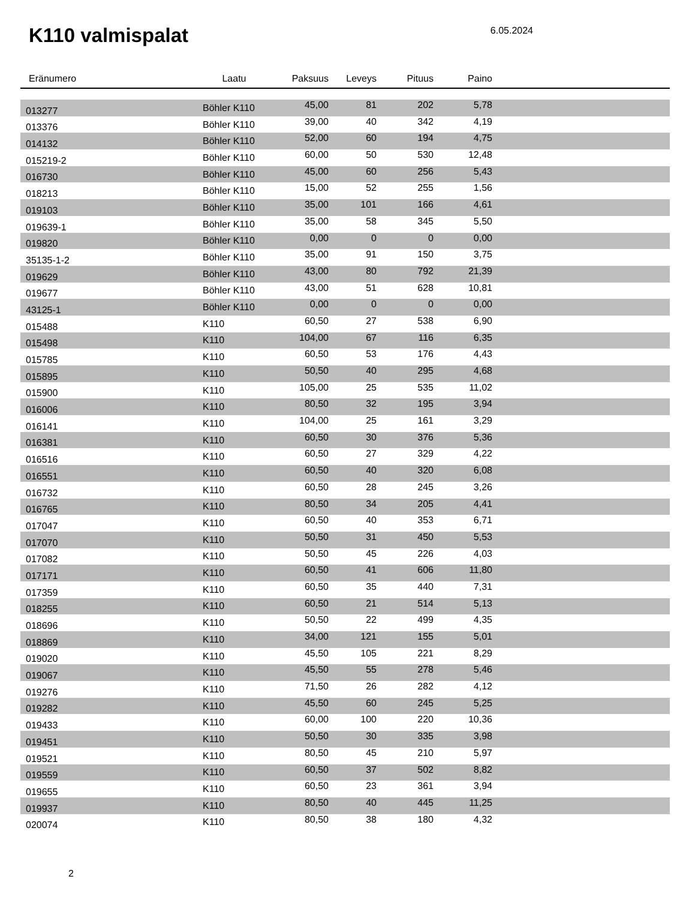K110 valmispalat
6.05.2024
| Eränumero | Laatu | Paksuus | Leveys | Pituus | Paino | |
| --- | --- | --- | --- | --- | --- | --- |
| 013277 | Böhler K110 | 45,00 | 81 | 202 | 5,78 | |
| 013376 | Böhler K110 | 39,00 | 40 | 342 | 4,19 | |
| 014132 | Böhler K110 | 52,00 | 60 | 194 | 4,75 | |
| 015219-2 | Böhler K110 | 60,00 | 50 | 530 | 12,48 | |
| 016730 | Böhler K110 | 45,00 | 60 | 256 | 5,43 | |
| 018213 | Böhler K110 | 15,00 | 52 | 255 | 1,56 | |
| 019103 | Böhler K110 | 35,00 | 101 | 166 | 4,61 | |
| 019639-1 | Böhler K110 | 35,00 | 58 | 345 | 5,50 | |
| 019820 | Böhler K110 | 0,00 | 0 | 0 | 0,00 | |
| 35135-1-2 | Böhler K110 | 35,00 | 91 | 150 | 3,75 | |
| 019629 | Böhler K110 | 43,00 | 80 | 792 | 21,39 | |
| 019677 | Böhler K110 | 43,00 | 51 | 628 | 10,81 | |
| 43125-1 | Böhler K110 | 0,00 | 0 | 0 | 0,00 | |
| 015488 | K110 | 60,50 | 27 | 538 | 6,90 | |
| 015498 | K110 | 104,00 | 67 | 116 | 6,35 | |
| 015785 | K110 | 60,50 | 53 | 176 | 4,43 | |
| 015895 | K110 | 50,50 | 40 | 295 | 4,68 | |
| 015900 | K110 | 105,00 | 25 | 535 | 11,02 | |
| 016006 | K110 | 80,50 | 32 | 195 | 3,94 | |
| 016141 | K110 | 104,00 | 25 | 161 | 3,29 | |
| 016381 | K110 | 60,50 | 30 | 376 | 5,36 | |
| 016516 | K110 | 60,50 | 27 | 329 | 4,22 | |
| 016551 | K110 | 60,50 | 40 | 320 | 6,08 | |
| 016732 | K110 | 60,50 | 28 | 245 | 3,26 | |
| 016765 | K110 | 80,50 | 34 | 205 | 4,41 | |
| 017047 | K110 | 60,50 | 40 | 353 | 6,71 | |
| 017070 | K110 | 50,50 | 31 | 450 | 5,53 | |
| 017082 | K110 | 50,50 | 45 | 226 | 4,03 | |
| 017171 | K110 | 60,50 | 41 | 606 | 11,80 | |
| 017359 | K110 | 60,50 | 35 | 440 | 7,31 | |
| 018255 | K110 | 60,50 | 21 | 514 | 5,13 | |
| 018696 | K110 | 50,50 | 22 | 499 | 4,35 | |
| 018869 | K110 | 34,00 | 121 | 155 | 5,01 | |
| 019020 | K110 | 45,50 | 105 | 221 | 8,29 | |
| 019067 | K110 | 45,50 | 55 | 278 | 5,46 | |
| 019276 | K110 | 71,50 | 26 | 282 | 4,12 | |
| 019282 | K110 | 45,50 | 60 | 245 | 5,25 | |
| 019433 | K110 | 60,00 | 100 | 220 | 10,36 | |
| 019451 | K110 | 50,50 | 30 | 335 | 3,98 | |
| 019521 | K110 | 80,50 | 45 | 210 | 5,97 | |
| 019559 | K110 | 60,50 | 37 | 502 | 8,82 | |
| 019655 | K110 | 60,50 | 23 | 361 | 3,94 | |
| 019937 | K110 | 80,50 | 40 | 445 | 11,25 | |
| 020074 | K110 | 80,50 | 38 | 180 | 4,32 | |
2